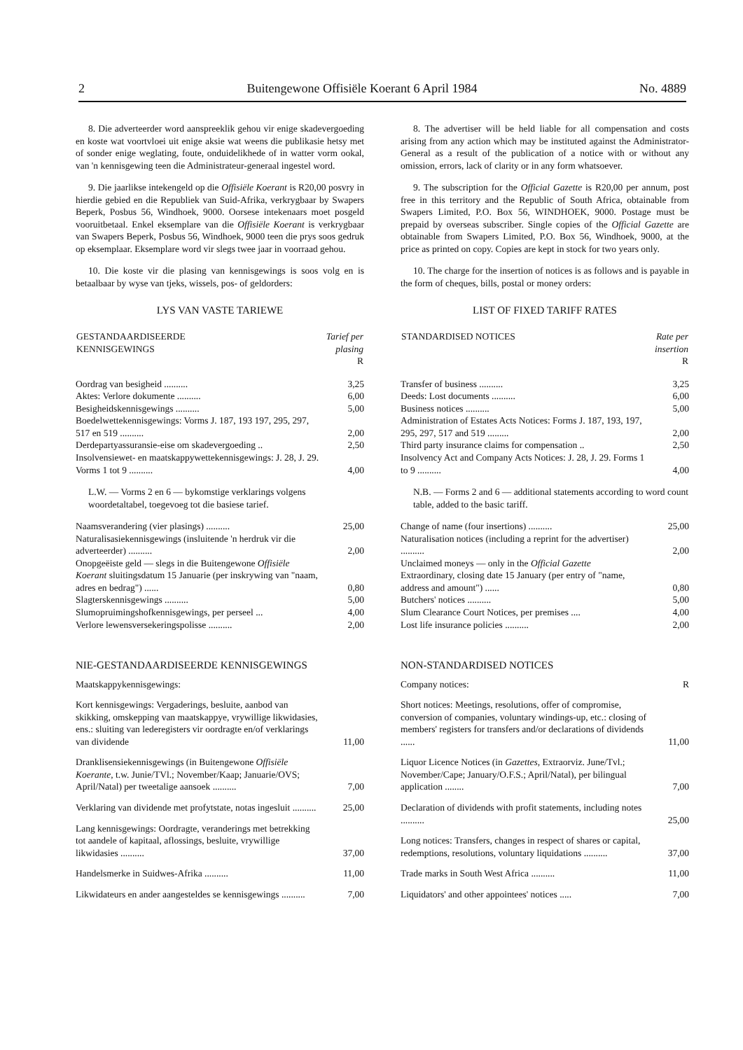2 Buitengewone Offisiële Koerant 6 April 1984 No. 4889
8. Die adverteerder word aanspreeklik gehou vir enige skadevergoeding en koste wat voortvloei uit enige aksie wat weens die publikasie hetsy met of sonder enige weglating, foute, onduidelikhede of in watter vorm ookal, van 'n kennisgewing teen die Administrateur-generaal ingestel word.
9. Die jaarlikse intekengeld op die Offisiële Koerant is R20,00 posvry in hierdie gebied en die Republiek van Suid-Afrika, verkrygbaar by Swapers Beperk, Posbus 56, Windhoek, 9000. Oorsese intekenaars moet posgeld vooruitbetaal. Enkel eksemplare van die Offisiële Koerant is verkrygbaar van Swapers Beperk, Posbus 56, Windhoek, 9000 teen die prys soos gedruk op eksemplaar. Eksemplare word vir slegs twee jaar in voorraad gehou.
10. Die koste vir die plasing van kennisgewings is soos volg en is betaalbaar by wyse van tjeks, wissels, pos- of geldorders:
LYS VAN VASTE TARIEWE
| GESTANDAARDISEERDE KENNISGEWINGS | Tarief per plasing R |
| --- | --- |
| Oordrag van besigheid .......... | 3,25 |
| Aktes: Verlore dokumente .......... | 6,00 |
| Besigheidskennisgewings .......... | 5,00 |
| Boedelwettekennisgewings: Vorms J. 187, 193 197, 295, 297, 517 en 519 .......... | 2,00 |
| Derdepartyassuransie-eise om skadevergoeding .. | 2,50 |
| Insolvensiewet- en maatskappywettekennisgewings: J. 28, J. 29. Vorms 1 tot 9 .......... | 4,00 |
| L.W. — Vorms 2 en 6 — bykomstige verklarings volgens woordetaltabel, toegevoeg tot die basiese tarief. | |
| Naamsverandering (vier plasings) .......... | 25,00 |
| Naturalisasiekennisgewings (insluitende 'n herdruk vir die adverteerder) .......... | 2,00 |
| Onopgeëiste geld — slegs in die Buitengewone Offisiële Koerant sluitingsdatum 15 Januarie (per inskrywing van "naam, adres en bedrag") ...... | 0,80 |
| Slagterskennisgewings .......... | 5,00 |
| Slumopruimingshofkennisgewings, per perseel ... | 4,00 |
| Verlore lewensversekeringspolisse .......... | 2,00 |
| NIE-GESTANDAARDISEERDE KENNISGEWINGS | |
| Maatskappykennisgewings: | |
| Kort kennisgewings: Vergaderings, besluite, aanbod van skikking, omskepping van maatskappye, vrywillige likwidasies, ens.: sluiting van lederegisters vir oordragte en/of verklarings van dividende | 11,00 |
| Dranklisensiekennisgewings (in Buitengewone Offisiële Koerante, t.w. Junie/TVl.; November/Kaap; Januarie/OVS; April/Natal) per tweetalige aansoek .......... | 7,00 |
| Verklaring van dividende met profytstate, notas ingesluit .......... | 25,00 |
| Lang kennisgewings: Oordragte, veranderings met betrekking tot aandele of kapitaal, aflossings, besluite, vrywillige likwidasies .......... | 37,00 |
| Handelsmerke in Suidwes-Afrika .......... | 11,00 |
| Likwidateurs en ander aangesteldes se kennisgewings .......... | 7,00 |
8. The advertiser will be held liable for all compensation and costs arising from any action which may be instituted against the Administrator-General as a result of the publication of a notice with or without any omission, errors, lack of clarity or in any form whatsoever.
9. The subscription for the Official Gazette is R20,00 per annum, post free in this territory and the Republic of South Africa, obtainable from Swapers Limited, P.O. Box 56, WINDHOEK, 9000. Postage must be prepaid by overseas subscriber. Single copies of the Official Gazette are obtainable from Swapers Limited, P.O. Box 56, Windhoek, 9000, at the price as printed on copy. Copies are kept in stock for two years only.
10. The charge for the insertion of notices is as follows and is payable in the form of cheques, bills, postal or money orders:
LIST OF FIXED TARIFF RATES
| STANDARDISED NOTICES | Rate per insertion R |
| --- | --- |
| Transfer of business .......... | 3,25 |
| Deeds: Lost documents .......... | 6,00 |
| Business notices .......... | 5,00 |
| Administration of Estates Acts Notices: Forms J. 187, 193, 197, 295, 297, 517 and 519 ......... | 2,00 |
| Third party insurance claims for compensation .. | 2,50 |
| Insolvency Act and Company Acts Notices: J. 28, J. 29. Forms 1 to 9 .......... | 4,00 |
| N.B. — Forms 2 and 6 — additional statements according to word count table, added to the basic tariff. | |
| Change of name (four insertions) .......... | 25,00 |
| Naturalisation notices (including a reprint for the advertiser) .......... | 2,00 |
| Unclaimed moneys — only in the Official Gazette Extraordinary, closing date 15 January (per entry of "name, address and amount") ...... | 0,80 |
| Butchers' notices .......... | 5,00 |
| Slum Clearance Court Notices, per premises .... | 4,00 |
| Lost life insurance policies .......... | 2,00 |
| NON-STANDARDISED NOTICES | |
| Company notices: | R |
| Short notices: Meetings, resolutions, offer of compromise, conversion of companies, voluntary windings-up, etc.: closing of members' registers for transfers and/or declarations of dividends ...... | 11,00 |
| Liquor Licence Notices (in Gazettes, Extraorviz. June/Tvl.; November/Cape; January/O.F.S.; April/Natal), per bilingual application ........ | 7,00 |
| Declaration of dividends with profit statements, including notes .......... | 25,00 |
| Long notices: Transfers, changes in respect of shares or capital, redemptions, resolutions, voluntary liquidations .......... | 37,00 |
| Trade marks in South West Africa .......... | 11,00 |
| Liquidators' and other appointees' notices ..... | 7,00 |